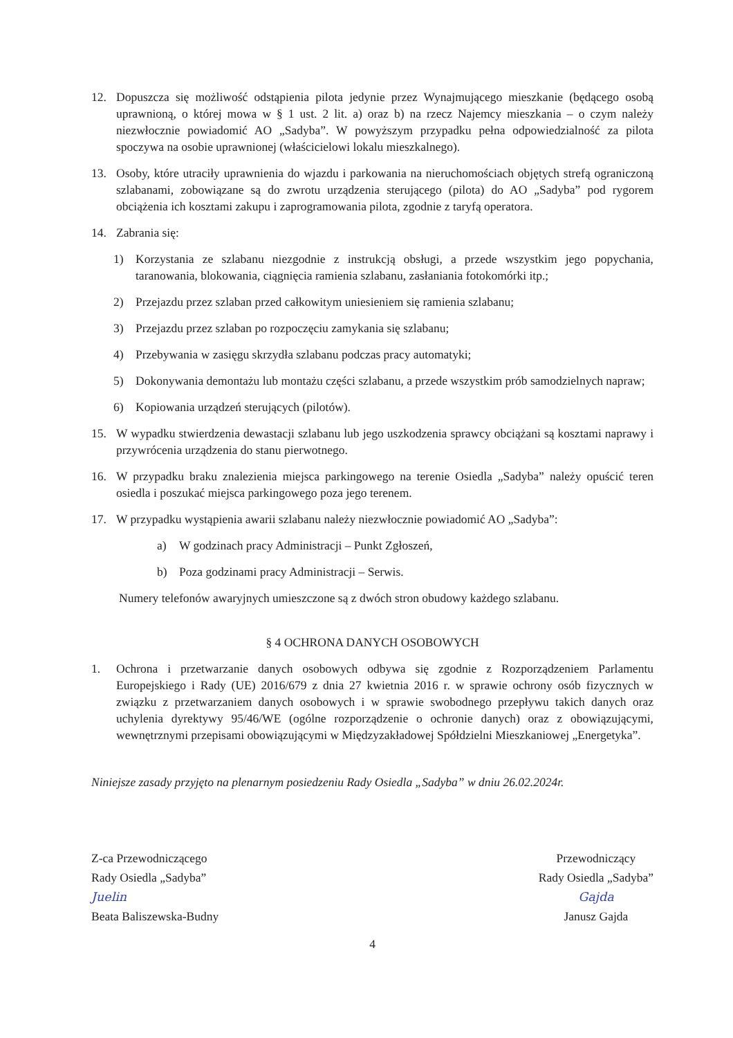12. Dopuszcza się możliwość odstąpienia pilota jedynie przez Wynajmującego mieszkanie (będącego osobą uprawnioną, o której mowa w § 1 ust. 2 lit. a) oraz b) na rzecz Najemcy mieszkania – o czym należy niezwłocznie powiadomić AO „Sadyba”. W powyższym przypadku pełna odpowiedzialność za pilota spoczywa na osobie uprawnionej (właścicielowi lokalu mieszkalnego).
13. Osoby, które utraciły uprawnienia do wjazdu i parkowania na nieruchomościach objętych strefą ograniczoną szlabanami, zobowiązane są do zwrotu urządzenia sterującego (pilota) do AO „Sadyba” pod rygorem obciążenia ich kosztami zakupu i zaprogramowania pilota, zgodnie z taryfą operatora.
14. Zabrania się:
1) Korzystania ze szlabanu niezgodnie z instrukcją obsługi, a przede wszystkim jego popychania, taranowania, blokowania, ciągnięcia ramienia szlabanu, zasłaniania fotokomórki itp.;
2) Przejazdu przez szlaban przed całkowitym uniesieniem się ramienia szlabanu;
3) Przejazdu przez szlaban po rozpoczęciu zamykania się szlabanu;
4) Przebywania w zasięgu skrzydła szlabanu podczas pracy automatyki;
5) Dokonywania demontażu lub montażu części szlabanu, a przede wszystkim prób samodzielnych napraw;
6) Kopiowania urządzeń sterujących (pilotów).
15. W wypadku stwierdzenia dewastacji szlabanu lub jego uszkodzenia sprawcy obciążani są kosztami naprawy i przywrócenia urządzenia do stanu pierwotnego.
16. W przypadku braku znalezienia miejsca parkingowego na terenie Osiedla „Sadyba” należy opuścić teren osiedla i poszukać miejsca parkingowego poza jego terenem.
17. W przypadku wystąpienia awarii szlabanu należy niezwłocznie powiadomić AO „Sadyba”:
a) W godzinach pracy Administracji – Punkt Zgłoszeń,
b) Poza godzinami pracy Administracji – Serwis.
Numery telefonów awaryjnych umieszczone są z dwóch stron obudowy każdego szlabanu.
§ 4 OCHRONA DANYCH OSOBOWYCH
1. Ochrona i przetwarzanie danych osobowych odbywa się zgodnie z Rozporządzeniem Parlamentu Europejskiego i Rady (UE) 2016/679 z dnia 27 kwietnia 2016 r. w sprawie ochrony osób fizycznych w związku z przetwarzaniem danych osobowych i w sprawie swobodnego przepływu takich danych oraz uchylenia dyrektywy 95/46/WE (ogólne rozporządzenie o ochronie danych) oraz z obowiązującymi, wewnętrznymi przepisami obowiązującymi w Międzyzakładowej Spółdzielni Mieszkaniowej „Energetyka”.
Niniejsze zasady przyjęto na plenarnym posiedzeniu Rady Osiedla „Sadyba” w dniu 26.02.2024r.
Z-ca Przewodniczącego
Rady Osiedla „Sadyba”
Juelin
Beata Baliszewska-Budny
Przewodniczący
Rady Osiedla „Sadyba”
Gajda
Janusz Gajda
4